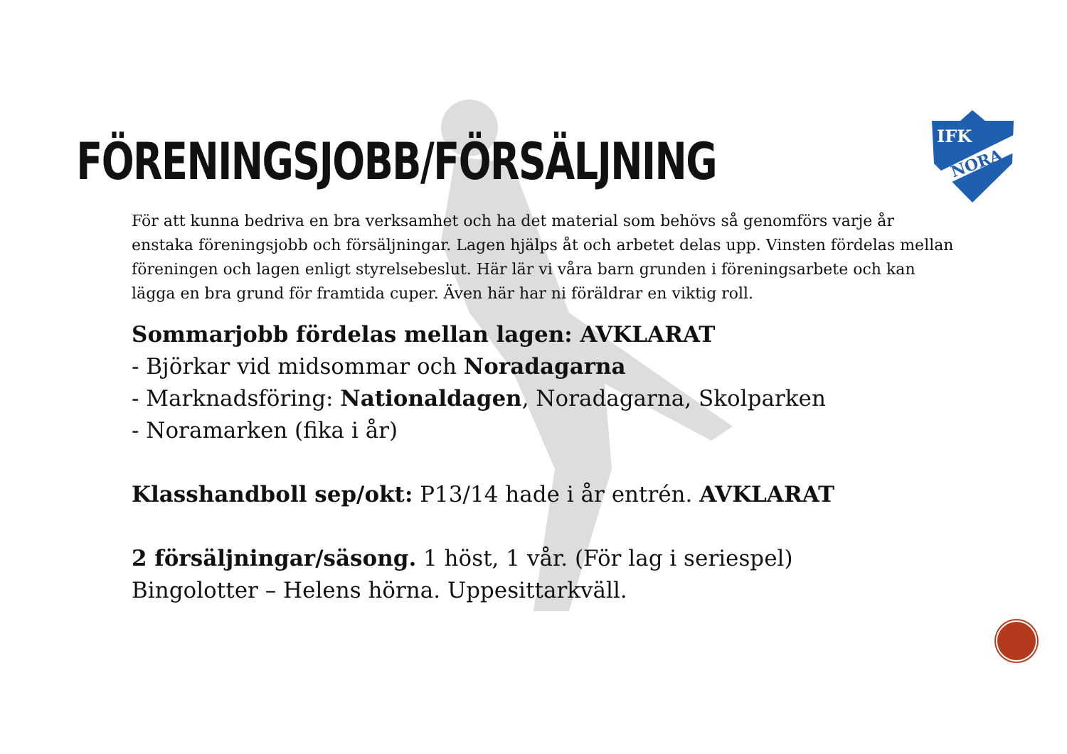IFK
NORA
FÖRENINGSJOBB/FÖRSÄLJNING
För att kunna bedriva en bra verksamhet och ha det material som behövs så genomförs varje år enstaka föreningsjobb och försäljningar. Lagen hjälps åt och arbetet delas upp. Vinsten fördelas mellan föreningen och lagen enligt styrelsebeslut. Här lär vi våra barn grunden i föreningsarbete och kan lägga en bra grund för framtida cuper. Även här har ni föräldrar en viktig roll.
Sommarjobb fördelas mellan lagen: AVKLARAT
- Björkar vid midsommar och Noradagarna
- Marknadsföring: Nationaldagen, Noradagarna, Skolparken
- Noramarken (fika i år)
Klasshandboll sep/okt: P13/14 hade i år entrén. AVKLARAT
2 försäljningar/säsong. 1 höst, 1 vår. (För lag i seriespel)
Bingolotter – Helens hörna. Uppesittarkväll.